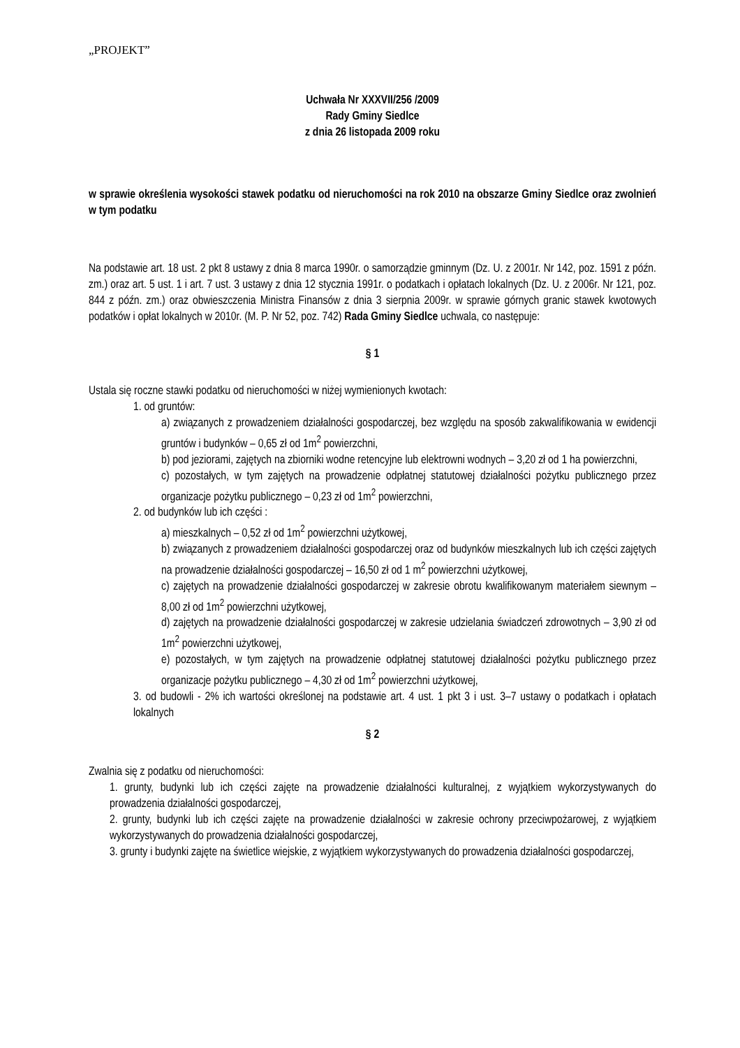„PROJEKT”
Uchwała Nr XXXVII/256 /2009
Rady Gminy Siedlce
z dnia 26 listopada 2009 roku
w sprawie określenia wysokości stawek podatku od nieruchomości na rok 2010 na obszarze Gminy Siedlce oraz zwolnień w tym podatku
Na podstawie art. 18 ust. 2 pkt 8 ustawy z dnia 8 marca 1990r. o samorządzie gminnym (Dz. U. z 2001r. Nr 142, poz. 1591 z późn. zm.) oraz art. 5 ust. 1 i art. 7 ust. 3 ustawy z dnia 12 stycznia 1991r. o podatkach i opłatach lokalnych (Dz. U. z 2006r. Nr 121, poz. 844 z późn. zm.) oraz obwieszczenia Ministra Finansów z dnia 3 sierpnia 2009r. w sprawie górnych granic stawek kwotowych podatków i opłat lokalnych w 2010r. (M. P. Nr 52, poz. 742) Rada Gminy Siedlce uchwala, co następuje:
§ 1
Ustala się roczne stawki podatku od nieruchomości w niżej wymienionych kwotach:
1. od gruntów:
a) związanych z prowadzeniem działalności gospodarczej, bez względu na sposób zakwalifikowania w ewidencji gruntów i budynków – 0,65 zł od 1m<sup>2</sup> powierzchni,
b) pod jeziorami, zajętych na zbiorniki wodne retencyjne lub elektrowni wodnych – 3,20 zł od 1 ha powierzchni,
c) pozostałych, w tym zajętych na prowadzenie odpłatnej statutowej działalności pożytku publicznego przez organizacje pożytku publicznego – 0,23 zł od 1m<sup>2</sup> powierzchni,
2. od budynków lub ich części :
a) mieszkalnych – 0,52 zł od 1m<sup>2</sup> powierzchni użytkowej,
b) związanych z prowadzeniem działalności gospodarczej oraz od budynków mieszkalnych lub ich części zajętych na prowadzenie działalności gospodarczej – 16,50 zł od 1 m<sup>2</sup> powierzchni użytkowej,
c) zajętych na prowadzenie działalności gospodarczej w zakresie obrotu kwalifikowanym materiałem siewnym – 8,00 zł od 1m<sup>2</sup> powierzchni użytkowej,
d) zajętych na prowadzenie działalności gospodarczej w zakresie udzielania świadczeń zdrowotnych – 3,90 zł od 1m<sup>2</sup> powierzchni użytkowej,
e) pozostałych, w tym zajętych na prowadzenie odpłatnej statutowej działalności pożytku publicznego przez organizacje pożytku publicznego – 4,30 zł od 1m<sup>2</sup> powierzchni użytkowej,
3. od budowli - 2% ich wartości określonej na podstawie art. 4 ust. 1 pkt 3 i ust. 3–7 ustawy o podatkach i opłatach lokalnych
§ 2
Zwalnia się z podatku od nieruchomości:
1. grunty, budynki lub ich części zajęte na prowadzenie działalności kulturalnej, z wyjątkiem wykorzystywanych do prowadzenia działalności gospodarczej,
2. grunty, budynki lub ich części zajęte na prowadzenie działalności w zakresie ochrony przeciwpożarowej, z wyjątkiem wykorzystywanych do prowadzenia działalności gospodarczej,
3. grunty i budynki zajęte na świetlice wiejskie, z wyjątkiem wykorzystywanych do prowadzenia działalności gospodarczej,